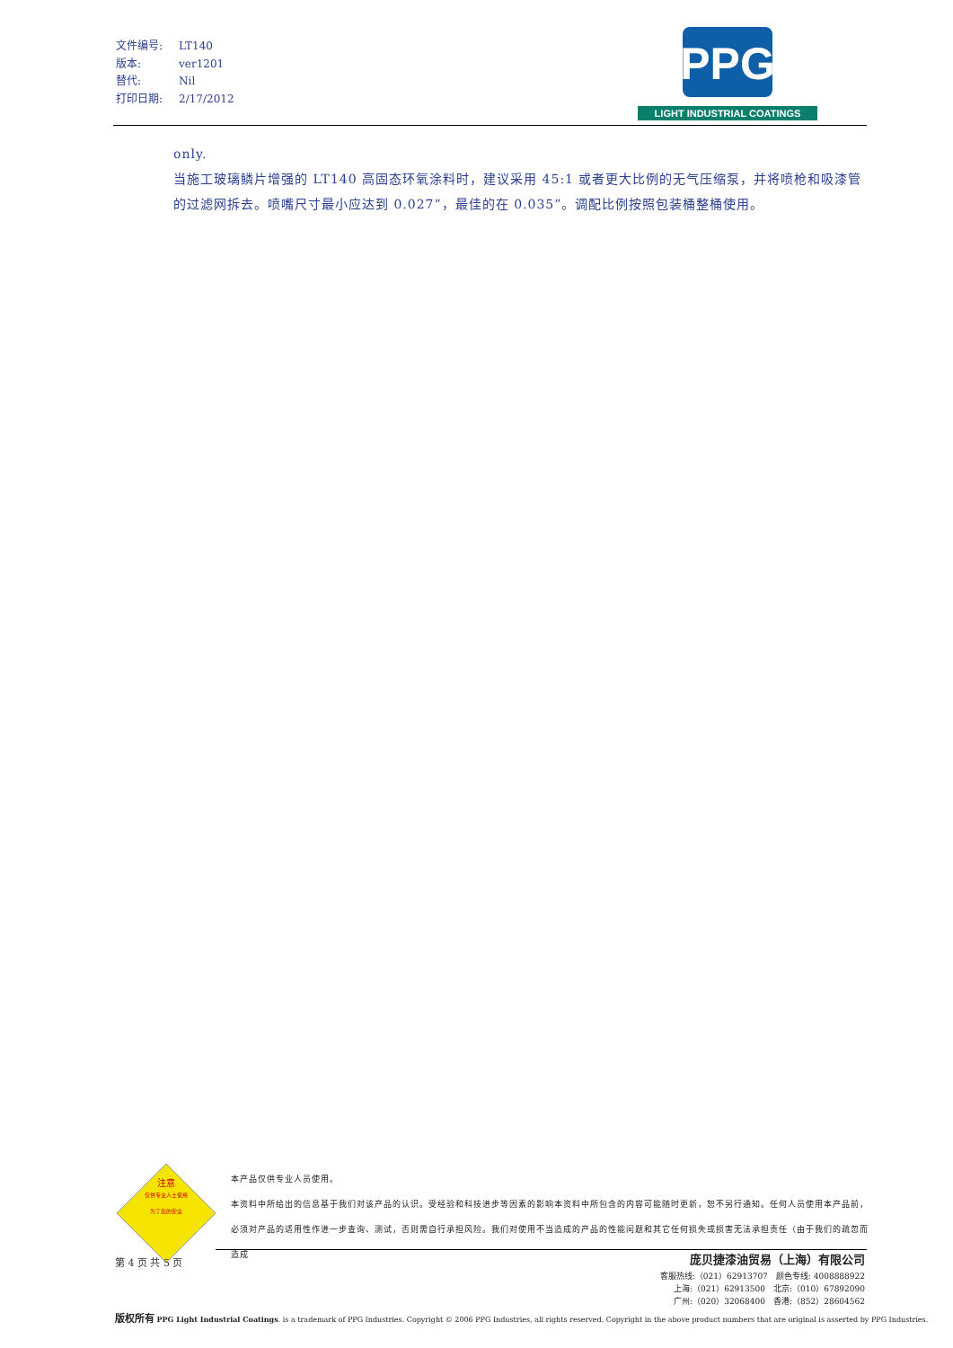| 文件编号: | LT140 |
| 版本: | ver1201 |
| 替代: | Nil |
| 打印日期: | 2/17/2012 |
PPG
LIGHT INDUSTRIAL COATINGS
only.
当施工玻璃鳞片增强的 LT140 高固态环氧涂料时，建议采用 45:1 或者更大比例的无气压缩泵，并将喷枪和吸漆管的过滤网拆去。喷嘴尺寸最小应达到 0.027”，最佳的在 0.035”。调配比例按照包装桶整桶使用。
注意
仅供专业人士使用
为了您的安全
本产品仅供专业人员使用。
本资料中所给出的信息基于我们对该产品的认识。受经验和科技进步等因素的影响本资料中所包含的内容可能随时更新，恕不另行通知。任何人员使用本产品前，必须对产品的适用性作进一步查询、测试，否则需自行承担风险。我们对使用不当造成的产品的性能问题和其它任何损失或损害无法承担责任（由于我们的疏忽而造成
第 4 页 共 5 页
庞贝捷漆油贸易（上海）有限公司
客服热线:（021）62913707　颜色专线: 4008888922
上海:（021）62913500　北京:（010）67892090
广州:（020）32068400　香港:（852）28604562
版权所有 PPG Light Industrial Coatings. is a trademark of PPG Industries. Copyright © 2006 PPG Industries, all rights reserved. Copyright in the above product numbers that are original is asserted by PPG Industries.